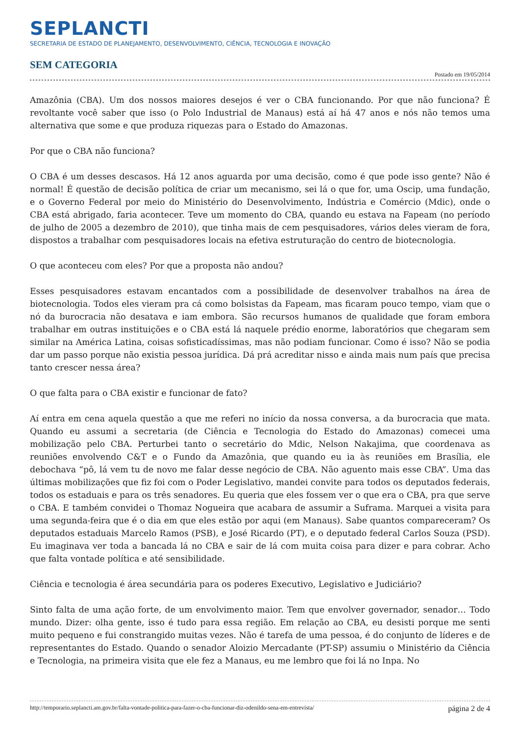SEPLANCTI
SECRETARIA DE ESTADO DE PLANEJAMENTO, DESENVOLVIMENTO, CIÊNCIA, TECNOLOGIA E INOVAÇÃO
SEM CATEGORIA
Postado em 19/05/2014
Amazônia (CBA). Um dos nossos maiores desejos é ver o CBA funcionando. Por que não funciona? É revoltante você saber que isso (o Polo Industrial de Manaus) está aí há 47 anos e nós não temos uma alternativa que some e que produza riquezas para o Estado do Amazonas.
Por que o CBA não funciona?
O CBA é um desses descasos. Há 12 anos aguarda por uma decisão, como é que pode isso gente? Não é normal! É questão de decisão política de criar um mecanismo, sei lá o que for, uma Oscip, uma fundação, e o Governo Federal por meio do Ministério do Desenvolvimento, Indústria e Comércio (Mdic), onde o CBA está abrigado, faria acontecer. Teve um momento do CBA, quando eu estava na Fapeam (no período de julho de 2005 a dezembro de 2010), que tinha mais de cem pesquisadores, vários deles vieram de fora, dispostos a trabalhar com pesquisadores locais na efetiva estruturação do centro de biotecnologia.
O que aconteceu com eles? Por que a proposta não andou?
Esses pesquisadores estavam encantados com a possibilidade de desenvolver trabalhos na área de biotecnologia. Todos eles vieram pra cá como bolsistas da Fapeam, mas ficaram pouco tempo, viam que o nó da burocracia não desatava e iam embora. São recursos humanos de qualidade que foram embora trabalhar em outras instituições e o CBA está lá naquele prédio enorme, laboratórios que chegaram sem similar na América Latina, coisas sofisticadíssimas, mas não podiam funcionar. Como é isso? Não se podia dar um passo porque não existia pessoa jurídica. Dá prá acreditar nisso e ainda mais num país que precisa tanto crescer nessa área?
O que falta para o CBA existir e funcionar de fato?
Aí entra em cena aquela questão a que me referi no início da nossa conversa, a da burocracia que mata. Quando eu assumi a secretaria (de Ciência e Tecnologia do Estado do Amazonas) comecei uma mobilização pelo CBA. Perturbei tanto o secretário do Mdic, Nelson Nakajima, que coordenava as reuniões envolvendo C&T e o Fundo da Amazônia, que quando eu ia às reuniões em Brasília, ele debochava “pô, lá vem tu de novo me falar desse negócio de CBA. Não aguento mais esse CBA”. Uma das últimas mobilizações que fiz foi com o Poder Legislativo, mandei convite para todos os deputados federais, todos os estaduais e para os três senadores. Eu queria que eles fossem ver o que era o CBA, pra que serve o CBA. E também convidei o Thomaz Nogueira que acabara de assumir a Suframa. Marquei a visita para uma segunda-feira que é o dia em que eles estão por aqui (em Manaus). Sabe quantos compareceram? Os deputados estaduais Marcelo Ramos (PSB), e José Ricardo (PT), e o deputado federal Carlos Souza (PSD). Eu imaginava ver toda a bancada lá no CBA e sair de lá com muita coisa para dizer e para cobrar. Acho que falta vontade política e até sensibilidade.
Ciência e tecnologia é área secundária para os poderes Executivo, Legislativo e Judiciário?
Sinto falta de uma ação forte, de um envolvimento maior. Tem que envolver governador, senador… Todo mundo. Dizer: olha gente, isso é tudo para essa região. Em relação ao CBA, eu desisti porque me senti muito pequeno e fui constrangido muitas vezes. Não é tarefa de uma pessoa, é do conjunto de líderes e de representantes do Estado. Quando o senador Aloizio Mercadante (PT-SP) assumiu o Ministério da Ciência e Tecnologia, na primeira visita que ele fez a Manaus, eu me lembro que foi lá no Inpa. No
http://temporario.seplancti.am.gov.br/falta-vontade-politica-para-fazer-o-cba-funcionar-diz-odenildo-sena-em-entrevista/ página 2 de 4